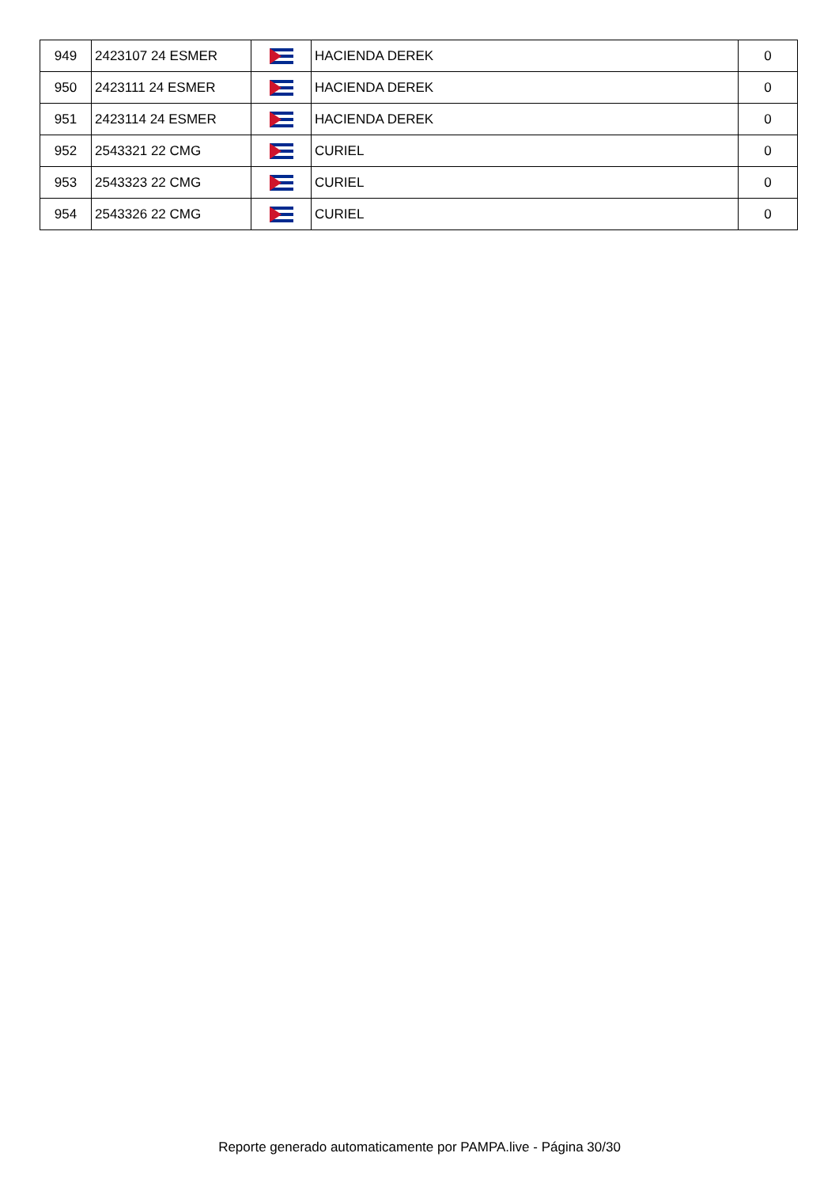| 949 | 2423107 24 ESMER | | HACIENDA DEREK | 0 |
| 950 | 2423111 24 ESMER | | HACIENDA DEREK | 0 |
| 951 | 2423114 24 ESMER | | HACIENDA DEREK | 0 |
| 952 | 2543321 22 CMG | | CURIEL | 0 |
| 953 | 2543323 22 CMG | | CURIEL | 0 |
| 954 | 2543326 22 CMG | | CURIEL | 0 |
Reporte generado automaticamente por PAMPA.live - Página 30/30